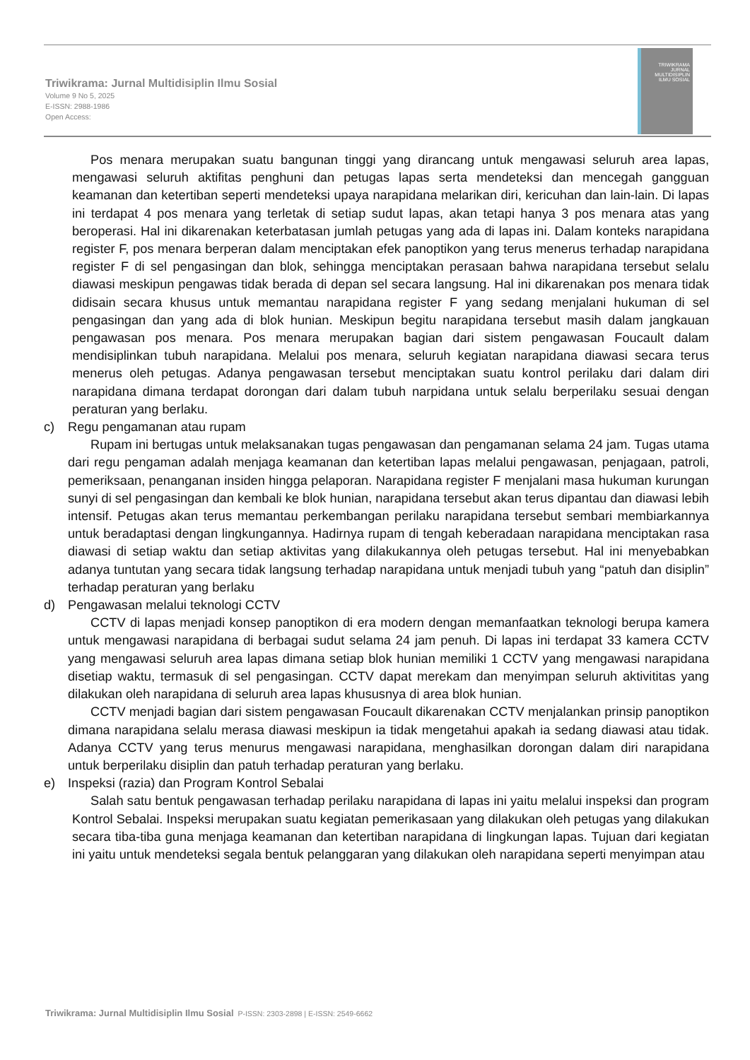Triwikrama: Jurnal Multidisiplin Ilmu Sosial
Volume 9 No 5, 2025
E-ISSN: 2988-1986
Open Access:
TRIWIKRAMA
JURNAL MULTIDISIPLIN
ILMU SOSIAL
Pos menara merupakan suatu bangunan tinggi yang dirancang untuk mengawasi seluruh area lapas, mengawasi seluruh aktifitas penghuni dan petugas lapas serta mendeteksi dan mencegah gangguan keamanan dan ketertiban seperti mendeteksi upaya narapidana melarikan diri, kericuhan dan lain-lain. Di lapas ini terdapat 4 pos menara yang terletak di setiap sudut lapas, akan tetapi hanya 3 pos menara atas yang beroperasi. Hal ini dikarenakan keterbatasan jumlah petugas yang ada di lapas ini. Dalam konteks narapidana register F, pos menara berperan dalam menciptakan efek panoptikon yang terus menerus terhadap narapidana register F di sel pengasingan dan blok, sehingga menciptakan perasaan bahwa narapidana tersebut selalu diawasi meskipun pengawas tidak berada di depan sel secara langsung. Hal ini dikarenakan pos menara tidak didisain secara khusus untuk memantau narapidana register F yang sedang menjalani hukuman di sel pengasingan dan yang ada di blok hunian. Meskipun begitu narapidana tersebut masih dalam jangkauan pengawasan pos menara. Pos menara merupakan bagian dari sistem pengawasan Foucault dalam mendisiplinkan tubuh narapidana. Melalui pos menara, seluruh kegiatan narapidana diawasi secara terus menerus oleh petugas. Adanya pengawasan tersebut menciptakan suatu kontrol perilaku dari dalam diri narapidana dimana terdapat dorongan dari dalam tubuh narpidana untuk selalu berperilaku sesuai dengan peraturan yang berlaku.
c) Regu pengamanan atau rupam
Rupam ini bertugas untuk melaksanakan tugas pengawasan dan pengamanan selama 24 jam. Tugas utama dari regu pengaman adalah menjaga keamanan dan ketertiban lapas melalui pengawasan, penjagaan, patroli, pemeriksaan, penanganan insiden hingga pelaporan. Narapidana register F menjalani masa hukuman kurungan sunyi di sel pengasingan dan kembali ke blok hunian, narapidana tersebut akan terus dipantau dan diawasi lebih intensif. Petugas akan terus memantau perkembangan perilaku narapidana tersebut sembari membiarkannya untuk beradaptasi dengan lingkungannya. Hadirnya rupam di tengah keberadaan narapidana menciptakan rasa diawasi di setiap waktu dan setiap aktivitas yang dilakukannya oleh petugas tersebut. Hal ini menyebabkan adanya tuntutan yang secara tidak langsung terhadap narapidana untuk menjadi tubuh yang “patuh dan disiplin” terhadap peraturan yang berlaku
d) Pengawasan melalui teknologi CCTV
CCTV di lapas menjadi konsep panoptikon di era modern dengan memanfaatkan teknologi berupa kamera untuk mengawasi narapidana di berbagai sudut selama 24 jam penuh. Di lapas ini terdapat 33 kamera CCTV yang mengawasi seluruh area lapas dimana setiap blok hunian memiliki 1 CCTV yang mengawasi narapidana disetiap waktu, termasuk di sel pengasingan. CCTV dapat merekam dan menyimpan seluruh aktivititas yang dilakukan oleh narapidana di seluruh area lapas khususnya di area blok hunian.
CCTV menjadi bagian dari sistem pengawasan Foucault dikarenakan CCTV menjalankan prinsip panoptikon dimana narapidana selalu merasa diawasi meskipun ia tidak mengetahui apakah ia sedang diawasi atau tidak. Adanya CCTV yang terus menurus mengawasi narapidana, menghasilkan dorongan dalam diri narapidana untuk berperilaku disiplin dan patuh terhadap peraturan yang berlaku.
e) Inspeksi (razia) dan Program Kontrol Sebalai
Salah satu bentuk pengawasan terhadap perilaku narapidana di lapas ini yaitu melalui inspeksi dan program Kontrol Sebalai. Inspeksi merupakan suatu kegiatan pemerikasaan yang dilakukan oleh petugas yang dilakukan secara tiba-tiba guna menjaga keamanan dan ketertiban narapidana di lingkungan lapas. Tujuan dari kegiatan ini yaitu untuk mendeteksi segala bentuk pelanggaran yang dilakukan oleh narapidana seperti menyimpan atau
Triwikrama: Jurnal Multidisiplin Ilmu Sosial P-ISSN: 2303-2898 | E-ISSN: 2549-6662